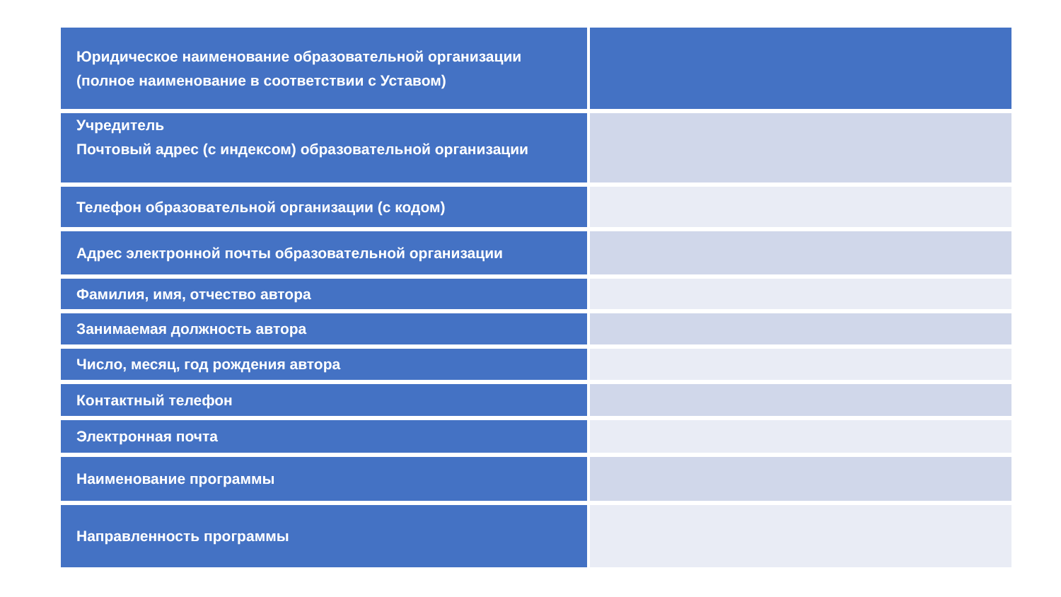| Юридическое наименование образовательной организации (полное наименование в соответствии с Уставом) | |
| Учредитель Почтовый адрес (с индексом) образовательной организации | |
| Телефон образовательной организации (с кодом) | |
| Адрес электронной почты образовательной организации | |
| Фамилия, имя, отчество автора | |
| Занимаемая должность автора | |
| Число, месяц, год рождения автора | |
| Контактный телефон | |
| Электронная почта | |
| Наименование программы | |
| Направленность программы | |